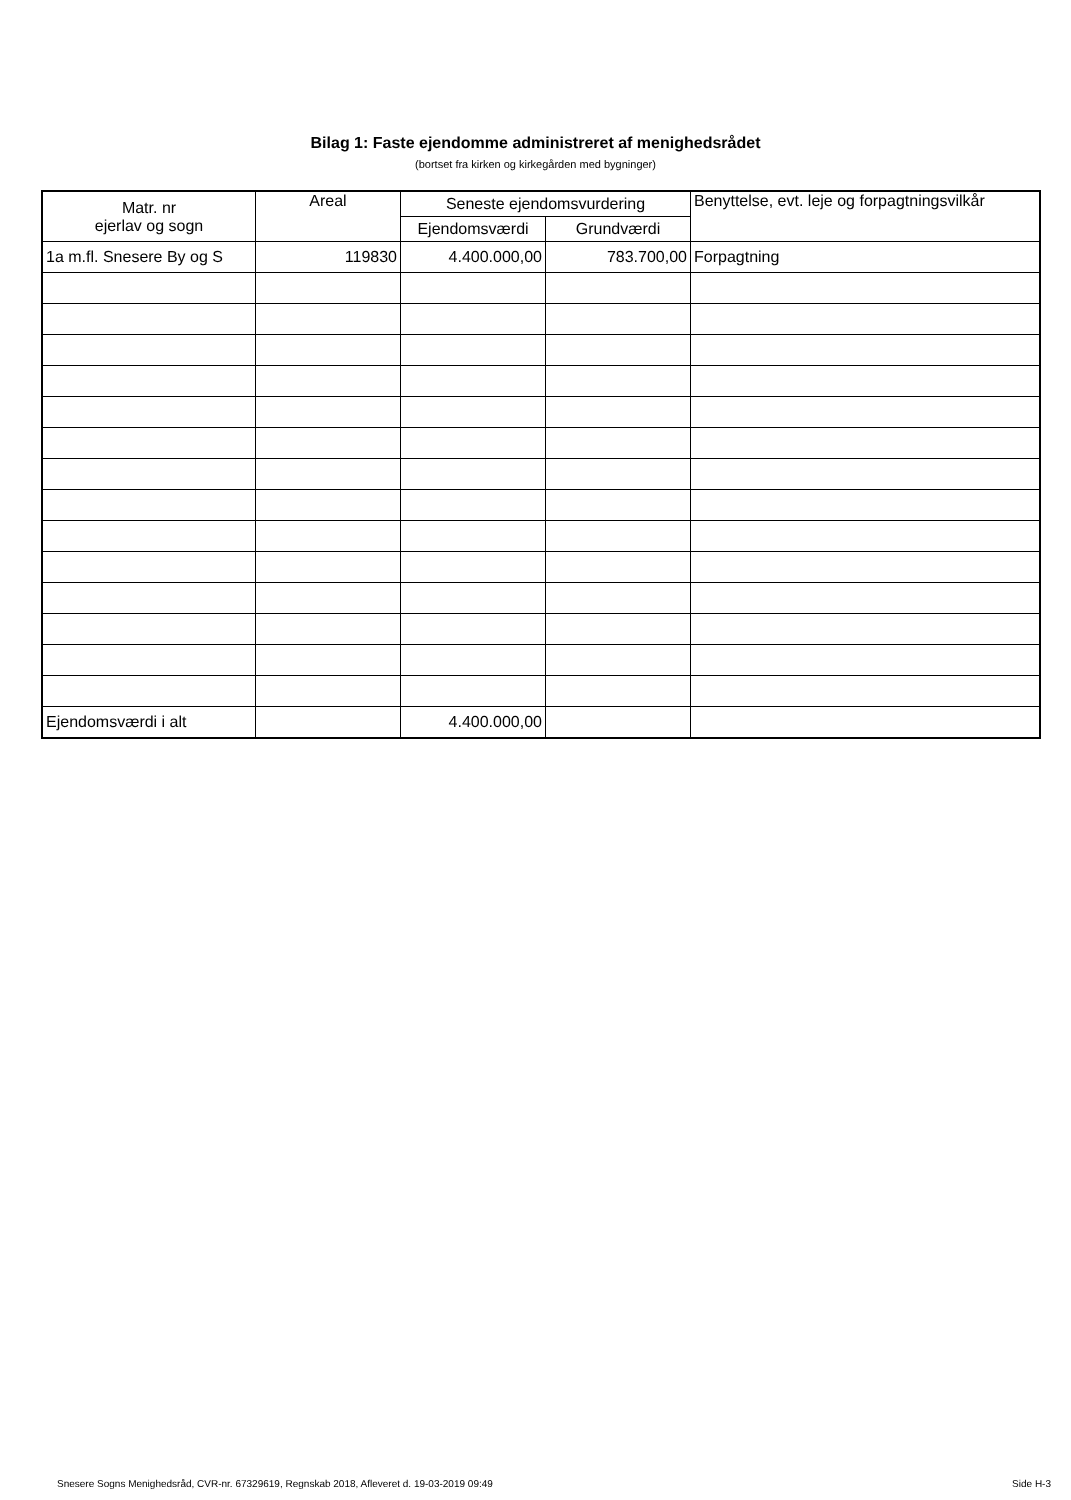Bilag 1: Faste ejendomme administreret af menighedsrådet
(bortset fra kirken og kirkegården med bygninger)
| Matr. nr ejerlav og sogn | Areal | Seneste ejendomsvurdering | | Benyttelse, evt. leje og forpagtningsvilkår |
| --- | --- | --- | --- | --- |
| | | Ejendomsværdi | Grundværdi | |
| 1a m.fl. Snesere By og S | 119830 | 4.400.000,00 | 783.700,00 | Forpagtning |
| Ejendomsværdi i alt | | 4.400.000,00 | | |
Snesere Sogns Menighedsråd, CVR-nr. 67329619, Regnskab 2018, Afleveret d. 19-03-2019 09:49 Side H-3